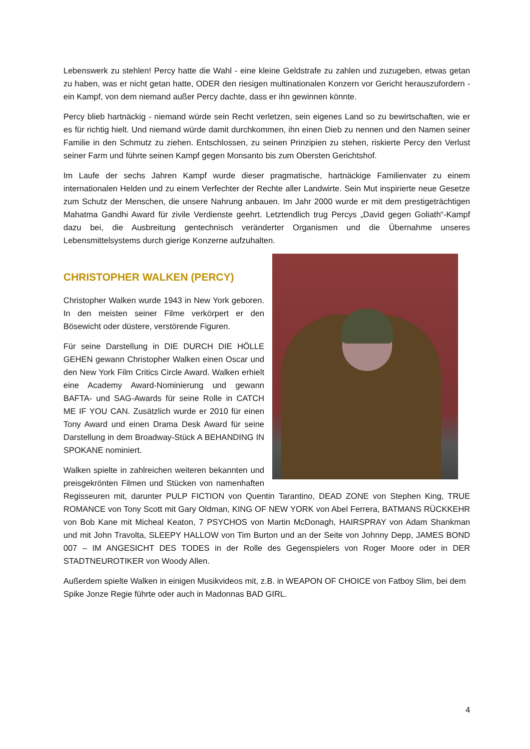Lebenswerk zu stehlen! Percy hatte die Wahl - eine kleine Geldstrafe zu zahlen und zuzugeben, etwas getan zu haben, was er nicht getan hatte, ODER den riesigen multinationalen Konzern vor Gericht herauszufordern - ein Kampf, von dem niemand außer Percy dachte, dass er ihn gewinnen könnte.
Percy blieb hartnäckig - niemand würde sein Recht verletzen, sein eigenes Land so zu bewirtschaften, wie er es für richtig hielt. Und niemand würde damit durchkommen, ihn einen Dieb zu nennen und den Namen seiner Familie in den Schmutz zu ziehen. Entschlossen, zu seinen Prinzipien zu stehen, riskierte Percy den Verlust seiner Farm und führte seinen Kampf gegen Monsanto bis zum Obersten Gerichtshof.
Im Laufe der sechs Jahren Kampf wurde dieser pragmatische, hartnäckige Familienvater zu einem internationalen Helden und zu einem Verfechter der Rechte aller Landwirte. Sein Mut inspirierte neue Gesetze zum Schutz der Menschen, die unsere Nahrung anbauen. Im Jahr 2000 wurde er mit dem prestigeträchtigen Mahatma Gandhi Award für zivile Verdienste geehrt. Letztendlich trug Percys „David gegen Goliath“-Kampf dazu bei, die Ausbreitung gentechnisch veränderter Organismen und die Übernahme unseres Lebensmittelsystems durch gierige Konzerne aufzuhalten.
CHRISTOPHER WALKEN (PERCY)
Christopher Walken wurde 1943 in New York geboren. In den meisten seiner Filme verkörpert er den Bösewicht oder düstere, verstörende Figuren.
Für seine Darstellung in DIE DURCH DIE HÖLLE GEHEN gewann Christopher Walken einen Oscar und den New York Film Critics Circle Award. Walken erhielt eine Academy Award-Nominierung und gewann BAFTA- und SAG-Awards für seine Rolle in CATCH ME IF YOU CAN. Zusätzlich wurde er 2010 für einen Tony Award und einen Drama Desk Award für seine Darstellung in dem Broadway-Stück A BEHANDING IN SPOKANE nominiert.
Walken spielte in zahlreichen weiteren bekannten und preisgekrönten Filmen und Stücken von namenhaften Regisseuren mit, darunter PULP FICTION von Quentin Tarantino, DEAD ZONE von Stephen King, TRUE ROMANCE von Tony Scott mit Gary Oldman, KING OF NEW YORK von Abel Ferrera, BATMANS RÜCKKEHR von Bob Kane mit Micheal Keaton, 7 PSYCHOS von Martin McDonagh, HAIRSPRAY von Adam Shankman und mit John Travolta, SLEEPY HALLOW von Tim Burton und an der Seite von Johnny Depp, JAMES BOND 007 – IM ANGESICHT DES TODES in der Rolle des Gegenspielers von Roger Moore oder in DER STADTNEUROTIKER von Woody Allen.
Außerdem spielte Walken in einigen Musikvideos mit, z.B. in WEAPON OF CHOICE von Fatboy Slim, bei dem Spike Jonze Regie führte oder auch in Madonnas BAD GIRL.
4